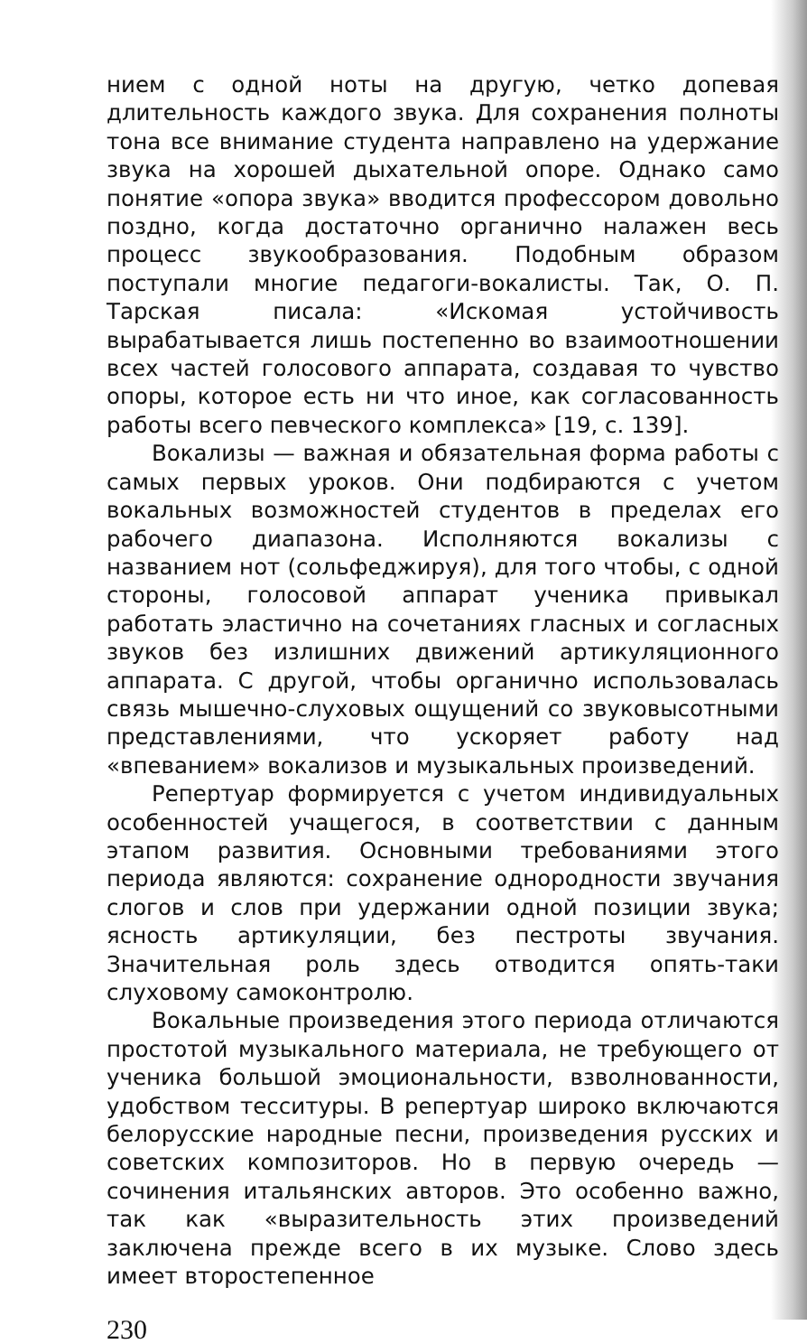нием с одной ноты на другую, четко допевая длительность каждого звука. Для сохранения полноты тона все внимание студента направлено на удержание звука на хорошей дыхательной опоре. Однако само понятие «опора звука» вводится профессором довольно поздно, когда достаточно органично налажен весь процесс звукообразования. Подобным образом поступали многие педагоги-вокалисты. Так, О. П. Тарская писала: «Искомая устойчивость вырабатывается лишь постепенно во взаимоотношении всех частей голосового аппарата, создавая то чувство опоры, которое есть ни что иное, как согласованность работы всего певческого комплекса» [19, с. 139].
Вокализы — важная и обязательная форма работы с самых первых уроков. Они подбираются с учетом вокальных возможностей студентов в пределах его рабочего диапазона. Исполняются вокализы с названием нот (сольфеджируя), для того чтобы, с одной стороны, голосовой аппарат ученика привыкал работать эластично на сочетаниях гласных и согласных звуков без излишних движений артикуляционного аппарата. С другой, чтобы органично использовалась связь мышечно-слуховых ощущений со звуковысотными представлениями, что ускоряет работу над «впеванием» вокализов и музыкальных произведений.
Репертуар формируется с учетом индивидуальных особенностей учащегося, в соответствии с данным этапом развития. Основными требованиями этого периода являются: сохранение однородности звучания слогов и слов при удержании одной позиции звука; ясность артикуляции, без пестроты звучания. Значительная роль здесь отводится опять-таки слуховому самоконтролю.
Вокальные произведения этого периода отличаются простотой музыкального материала, не требующего от ученика большой эмоциональности, взволнованности, удобством тесситуры. В репертуар широко включаются белорусские народные песни, произведения русских и советских композиторов. Но в первую очередь — сочинения итальянских авторов. Это особенно важно, так как «выразительность этих произведений заключена прежде всего в их музыке. Слово здесь имеет второстепенное
230